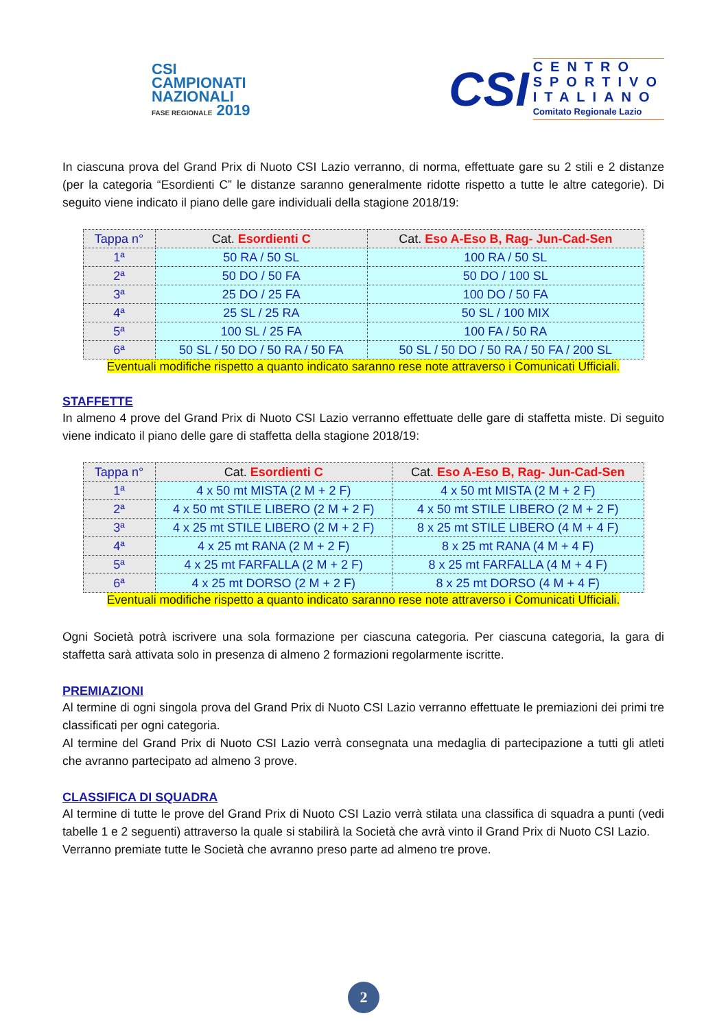CSI
CAMPIONATI
NAZIONALI
FASE REGIONALE 2019
CSI
CENTRO
SPORTIVO
ITALIANO
Comitato Regionale Lazio
In ciascuna prova del Grand Prix di Nuoto CSI Lazio verranno, di norma, effettuate gare su 2 stili e 2 distanze (per la categoria “Esordienti C” le distanze saranno generalmente ridotte rispetto a tutte le altre categorie). Di seguito viene indicato il piano delle gare individuali della stagione 2018/19:
| Tappa n° | Cat. Esordienti C | Cat. Eso A-Eso B, Rag- Jun-Cad-Sen |
| --- | --- | --- |
| 1ª | 50 RA / 50 SL | 100 RA / 50 SL |
| 2ª | 50 DO / 50 FA | 50 DO / 100 SL |
| 3ª | 25 DO / 25 FA | 100 DO / 50 FA |
| 4ª | 25 SL / 25 RA | 50 SL / 100 MIX |
| 5ª | 100 SL / 25 FA | 100 FA / 50 RA |
| 6ª | 50 SL / 50 DO / 50 RA / 50 FA | 50 SL / 50 DO / 50 RA / 50 FA / 200 SL |
Eventuali modifiche rispetto a quanto indicato saranno rese note attraverso i Comunicati Ufficiali.
STAFFETTE
In almeno 4 prove del Grand Prix di Nuoto CSI Lazio verranno effettuate delle gare di staffetta miste. Di seguito viene indicato il piano delle gare di staffetta della stagione 2018/19:
| Tappa n° | Cat. Esordienti C | Cat. Eso A-Eso B, Rag- Jun-Cad-Sen |
| --- | --- | --- |
| 1ª | 4 x 50 mt MISTA (2 M + 2 F) | 4 x 50 mt MISTA (2 M + 2 F) |
| 2ª | 4 x 50 mt STILE LIBERO (2 M + 2 F) | 4 x 50 mt STILE LIBERO (2 M + 2 F) |
| 3ª | 4 x 25 mt STILE LIBERO (2 M + 2 F) | 8 x 25 mt STILE LIBERO (4 M + 4 F) |
| 4ª | 4 x 25 mt RANA (2 M + 2 F) | 8 x 25 mt RANA (4 M + 4 F) |
| 5ª | 4 x 25 mt FARFALLA (2 M + 2 F) | 8 x 25 mt FARFALLA (4 M + 4 F) |
| 6ª | 4 x 25 mt DORSO (2 M + 2 F) | 8 x 25 mt DORSO (4 M + 4 F) |
Eventuali modifiche rispetto a quanto indicato saranno rese note attraverso i Comunicati Ufficiali.
Ogni Società potrà iscrivere una sola formazione per ciascuna categoria. Per ciascuna categoria, la gara di staffetta sarà attivata solo in presenza di almeno 2 formazioni regolarmente iscritte.
PREMIAZIONI
Al termine di ogni singola prova del Grand Prix di Nuoto CSI Lazio verranno effettuate le premiazioni dei primi tre classificati per ogni categoria.
Al termine del Grand Prix di Nuoto CSI Lazio verrà consegnata una medaglia di partecipazione a tutti gli atleti che avranno partecipato ad almeno 3 prove.
CLASSIFICA DI SQUADRA
Al termine di tutte le prove del Grand Prix di Nuoto CSI Lazio verrà stilata una classifica di squadra a punti (vedi tabelle 1 e 2 seguenti) attraverso la quale si stabilirà la Società che avrà vinto il Grand Prix di Nuoto CSI Lazio.
Verranno premiate tutte le Società che avranno preso parte ad almeno tre prove.
2